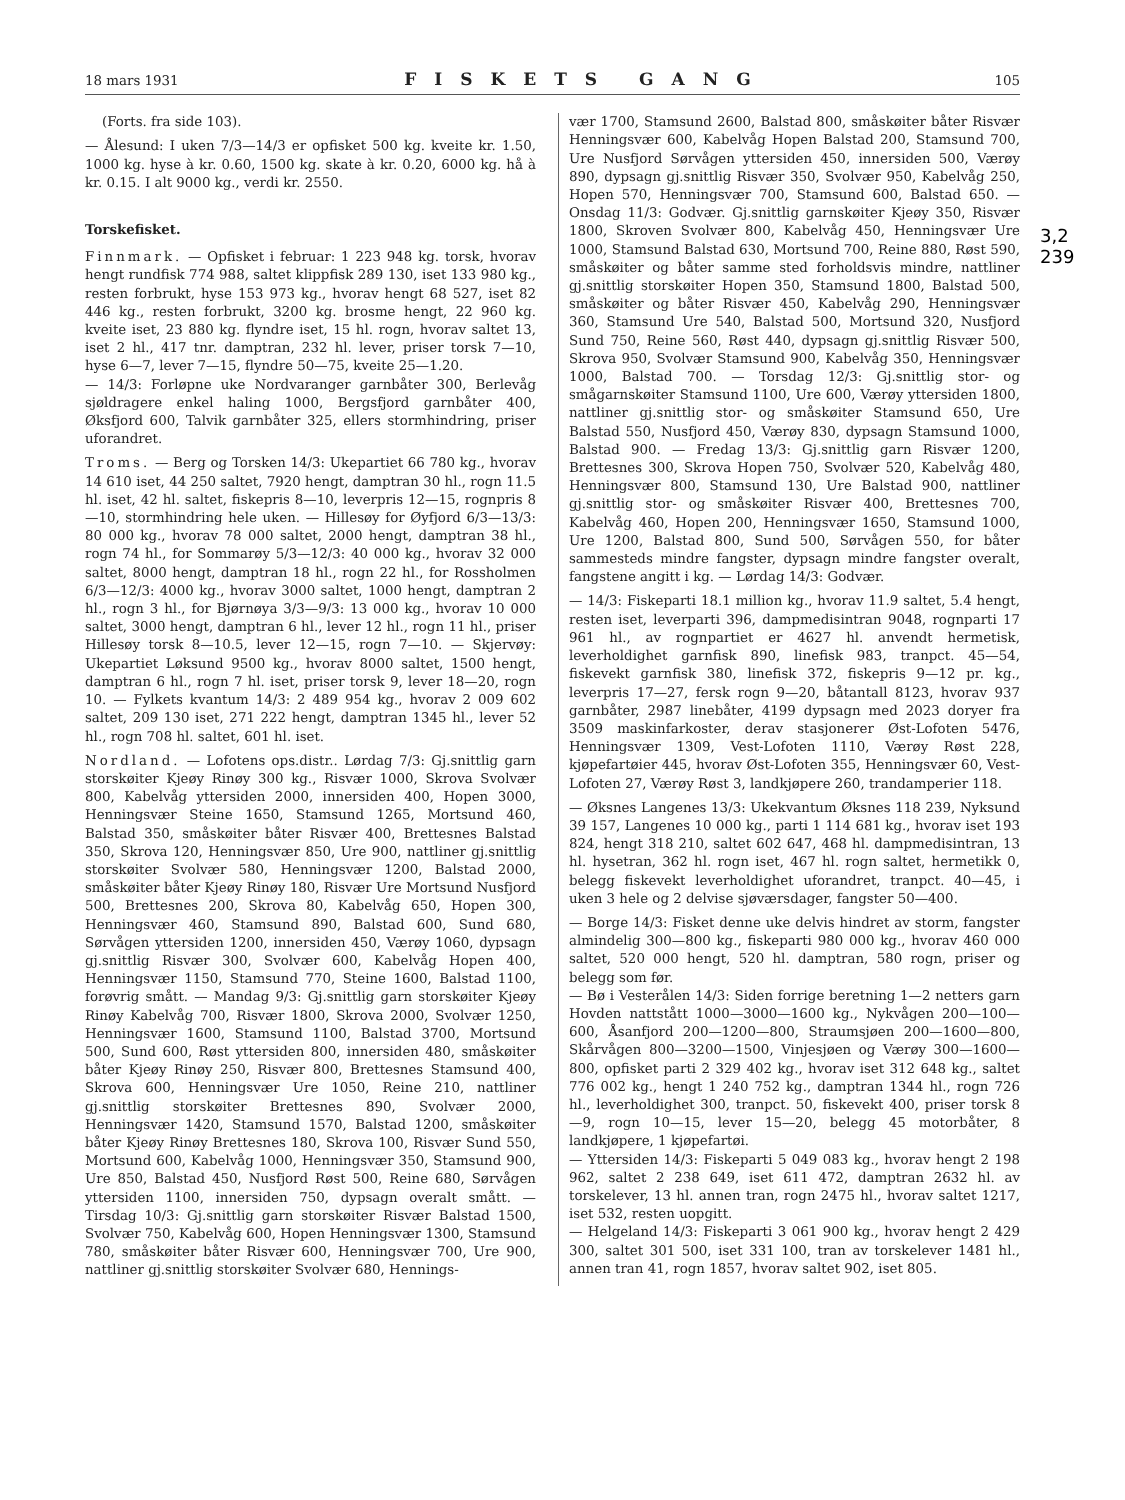18 mars 1931 FISKETS GANG 105
(Forts. fra side 103).
— Ålesund: I uken 7/3—14/3 er opfisket 500 kg. kveite kr. 1.50, 1000 kg. hyse à kr. 0.60, 1500 kg. skate à kr. 0.20, 6000 kg. hå à kr. 0.15. I alt 9000 kg., verdi kr. 2550.
Torskefisket.
Finnmark. — Opfisket i februar: 1 223 948 kg. torsk, hvorav hengt rundfisk 774 988, saltet klippfisk 289 130, iset 133 980 kg., resten forbrukt, hyse 153 973 kg., hvorav hengt 68 527, iset 82 446 kg., resten forbrukt, 3200 kg. brosme hengt, 22 960 kg. kveite iset, 23 880 kg. flyndre iset, 15 hl. rogn, hvorav saltet 13, iset 2 hl., 417 tnr. damptran, 232 hl. lever, priser torsk 7—10, hyse 6—7, lever 7—15, flyndre 50—75, kveite 25—1.20.
— 14/3: Forløpne uke Nordvaranger garnbåter 300, Berlevåg sjøldragere enkel haling 1000, Bergsfjord garnbåter 400, Øksfjord 600, Talvik garnbåter 325, ellers stormhindring, priser uforandret.
Troms. — Berg og Torsken 14/3: Ukepartiet 66 780 kg., hvorav 14 610 iset, 44 250 saltet, 7920 hengt, damptran 30 hl., rogn 11.5 hl. iset, 42 hl. saltet, fiskepris 8—10, leverpris 12—15, rognpris 8—10, stormhindring hele uken. — Hillesøy for Øyfjord 6/3—13/3: 80 000 kg., hvorav 78 000 saltet, 2000 hengt, damptran 38 hl., rogn 74 hl., for Sommarøy 5/3—12/3: 40 000 kg., hvorav 32 000 saltet, 8000 hengt, damptran 18 hl., rogn 22 hl., for Rossholmen 6/3—12/3: 4000 kg., hvorav 3000 saltet, 1000 hengt, damptran 2 hl., rogn 3 hl., for Bjørnøya 3/3—9/3: 13 000 kg., hvorav 10 000 saltet, 3000 hengt, damptran 6 hl., lever 12 hl., rogn 11 hl., priser Hillesøy torsk 8—10.5, lever 12—15, rogn 7—10. — Skjervøy: Ukepartiet Løksund 9500 kg., hvorav 8000 saltet, 1500 hengt, damptran 6 hl., rogn 7 hl. iset, priser torsk 9, lever 18—20, rogn 10. — Fylkets kvantum 14/3: 2 489 954 kg., hvorav 2 009 602 saltet, 209 130 iset, 271 222 hengt, damptran 1345 hl., lever 52 hl., rogn 708 hl. saltet, 601 hl. iset.
Nordland. — Lofotens ops.distr.. Lørdag 7/3: Gj.snittlig garn storskøiter Kjeøy Rinøy 300 kg., Risvær 1000, Skrova Svolvær 800, Kabelvåg yttersiden 2000, innersiden 400, Hopen 3000, Henningsvær Steine 1650, Stamsund 1265, Mortsund 460, Balstad 350, småskøiter båter Risvær 400, Brettesnes Balstad 350, Skrova 120, Henningsvær 850, Ure 900, nattliner gj.snittlig storskøiter Svolvær 580, Henningsvær 1200, Balstad 2000, småskøiter båter Kjeøy Rinøy 180, Risvær Ure Mortsund Nusfjord 500, Brettesnes 200, Skrova 80, Kabelvåg 650, Hopen 300, Henningsvær 460, Stamsund 890, Balstad 600, Sund 680, Sørvågen yttersiden 1200, innersiden 450, Værøy 1060, dypsagn gj.snittlig Risvær 300, Svolvær 600, Kabelvåg Hopen 400, Henningsvær 1150, Stamsund 770, Steine 1600, Balstad 1100, forøvrig smått. — Mandag 9/3: Gj.snittlig garn storskøiter Kjeøy Rinøy Kabelvåg 700, Risvær 1800, Skrova 2000, Svolvær 1250, Henningsvær 1600, Stamsund 1100, Balstad 3700, Mortsund 500, Sund 600, Røst yttersiden 800, innersiden 480, småskøiter båter Kjeøy Rinøy 250, Risvær 800, Brettesnes Stamsund 400, Skrova 600, Henningsvær Ure 1050, Reine 210, nattliner gj.snittlig storskøiter Brettesnes 890, Svolvær 2000, Henningsvær 1420, Stamsund 1570, Balstad 1200, småskøiter båter Kjeøy Rinøy Brettesnes 180, Skrova 100, Risvær Sund 550, Mortsund 600, Kabelvåg 1000, Henningsvær 350, Stamsund 900, Ure 850, Balstad 450, Nusfjord Røst 500, Reine 680, Sørvågen yttersiden 1100, innersiden 750, dypsagn overalt smått. — Tirsdag 10/3: Gj.snittlig garn storskøiter Risvær Balstad 1500, Svolvær 750, Kabelvåg 600, Hopen Henningsvær 1300, Stamsund 780, småskøiter båter Risvær 600, Henningsvær 700, Ure 900, nattliner gj.snittlig storskøiter Svolvær 680, Hennings-
vær 1700, Stamsund 2600, Balstad 800, småskøiter båter Risvær Henningsvær 600, Kabelvåg Hopen Balstad 200, Stamsund 700, Ure Nusfjord Sørvågen yttersiden 450, innersiden 500, Værøy 890, dypsagn gj.snittlig Risvær 350, Svolvær 950, Kabelvåg 250, Hopen 570, Henningsvær 700, Stamsund 600, Balstad 650. — Onsdag 11/3: Godvær. Gj.snittlig garnskøiter Kjeøy 350, Risvær 1800, Skroven Svolvær 800, Kabelvåg 450, Henningsvær Ure 1000, Stamsund Balstad 630, Mortsund 700, Reine 880, Røst 590, småskøiter og båter samme sted forholdsvis mindre, nattliner gj.snittlig storskøiter Hopen 350, Stamsund 1800, Balstad 500, småskøiter og båter Risvær 450, Kabelvåg 290, Henningsvær 360, Stamsund Ure 540, Balstad 500, Mortsund 320, Nusfjord Sund 750, Reine 560, Røst 440, dypsagn gj.snittlig Risvær 500, Skrova 950, Svolvær Stamsund 900, Kabelvåg 350, Henningsvær 1000, Balstad 700. — Torsdag 12/3: Gj.snittlig stor- og smågarnskøiter Stamsund 1100, Ure 600, Værøy yttersiden 1800, nattliner gj.snittlig stor- og småskøiter Stamsund 650, Ure Balstad 550, Nusfjord 450, Værøy 830, dypsagn Stamsund 1000, Balstad 900. — Fredag 13/3: Gj.snittlig garn Risvær 1200, Brettesnes 300, Skrova Hopen 750, Svolvær 520, Kabelvåg 480, Henningsvær 800, Stamsund 130, Ure Balstad 900, nattliner gj.snittlig stor- og småskøiter Risvær 400, Brettesnes 700, Kabelvåg 460, Hopen 200, Henningsvær 1650, Stamsund 1000, Ure 1200, Balstad 800, Sund 500, Sørvågen 550, for båter sammesteds mindre fangster, dypsagn mindre fangster overalt, fangstene angitt i kg. — Lørdag 14/3: Godvær.
— 14/3: Fiskeparti 18.1 million kg., hvorav 11.9 saltet, 5.4 hengt, resten iset, leverparti 396, dampmedisintran 9048, rognparti 17 961 hl., av rognpartiet er 4627 hl. anvendt hermetisk, leverholdighet garnfisk 890, linefisk 983, tranpct. 45—54, fiskevekt garnfisk 380, linefisk 372, fiskepris 9—12 pr. kg., leverpris 17—27, fersk rogn 9—20, båtantall 8123, hvorav 937 garnbåter, 2987 linebåter, 4199 dypsagn med 2023 doryer fra 3509 maskinfarkoster, derav stasjonerer Øst-Lofoten 5476, Henningsvær 1309, Vest-Lofoten 1110, Værøy Røst 228, kjøpefartøier 445, hvorav Øst-Lofoten 355, Henningsvær 60, Vest-Lofoten 27, Værøy Røst 3, landkjøpere 260, trandamperier 118.
— Øksnes Langenes 13/3: Ukekvantum Øksnes 118 239, Nyksund 39 157, Langenes 10 000 kg., parti 1 114 681 kg., hvorav iset 193 824, hengt 318 210, saltet 602 647, 468 hl. dampmedisintran, 13 hl. hysetran, 362 hl. rogn iset, 467 hl. rogn saltet, hermetikk 0, belegg fiskevekt leverholdighet uforandret, tranpct. 40—45, i uken 3 hele og 2 delvise sjøværsdager, fangster 50—400.
— Borge 14/3: Fisket denne uke delvis hindret av storm, fangster almindelig 300—800 kg., fiskeparti 980 000 kg., hvorav 460 000 saltet, 520 000 hengt, 520 hl. damptran, 580 rogn, priser og belegg som før.
— Bø i Vesterålen 14/3: Siden forrige beretning 1—2 netters garn Hovden nattstått 1000—3000—1600 kg., Nykvågen 200—100—600, Åsanfjord 200—1200—800, Straumsjøen 200—1600—800, Skårvågen 800—3200—1500, Vinjesjøen og Værøy 300—1600—800, opfisket parti 2 329 402 kg., hvorav iset 312 648 kg., saltet 776 002 kg., hengt 1 240 752 kg., damptran 1344 hl., rogn 726 hl., leverholdighet 300, tranpct. 50, fiskevekt 400, priser torsk 8—9, rogn 10—15, lever 15—20, belegg 45 motorbåter, 8 landkjøpere, 1 kjøpefartøi.
— Yttersiden 14/3: Fiskeparti 5 049 083 kg., hvorav hengt 2 198 962, saltet 2 238 649, iset 611 472, damptran 2632 hl. av torskelever, 13 hl. annen tran, rogn 2475 hl., hvorav saltet 1217, iset 532, resten uopgitt.
— Helgeland 14/3: Fiskeparti 3 061 900 kg., hvorav hengt 2 429 300, saltet 301 500, iset 331 100, tran av torskelever 1481 hl., annen tran 41, rogn 1857, hvorav saltet 902, iset 805.
3,2
239